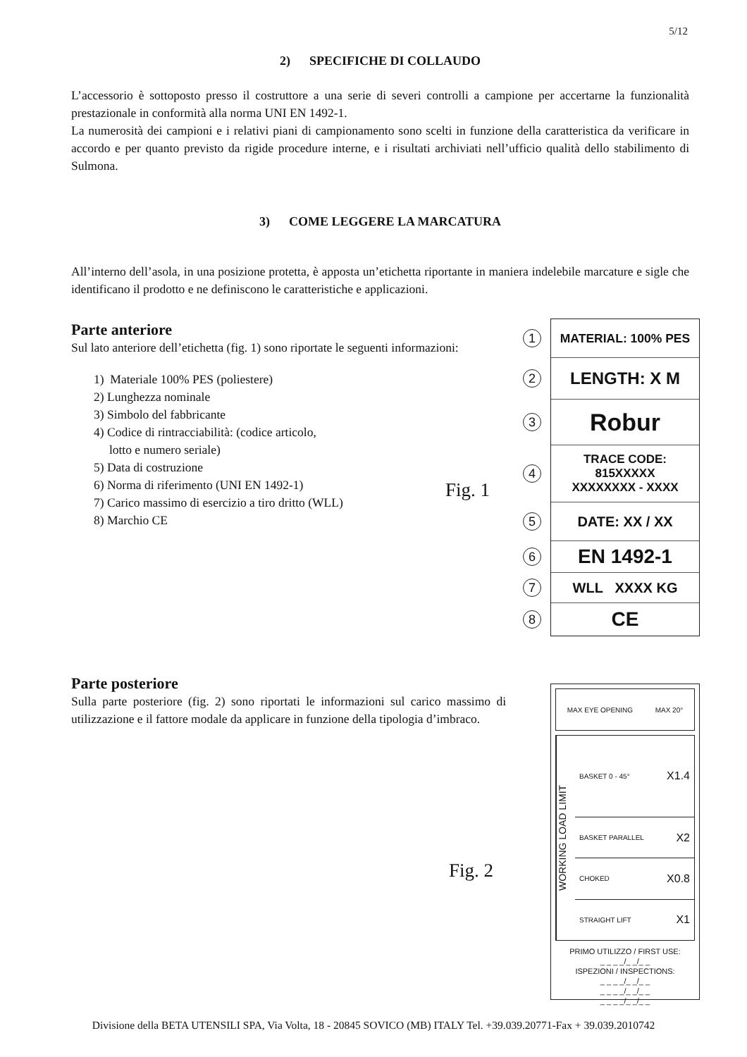5/12
2) SPECIFICHE DI COLLAUDO
L’accessorio è sottoposto presso il costruttore a una serie di severi controlli a campione per accertarne la funzionalità prestazionale in conformità alla norma UNI EN 1492-1.
La numerosità dei campioni e i relativi piani di campionamento sono scelti in funzione della caratteristica da verificare in accordo e per quanto previsto da rigide procedure interne, e i risultati archiviati nell’ufficio qualità dello stabilimento di Sulmona.
3) COME LEGGERE LA MARCATURA
All’interno dell’asola, in una posizione protetta, è apposta un’etichetta riportante in maniera indelebile marcature e sigle che identificano il prodotto e ne definiscono le caratteristiche e applicazioni.
Parte anteriore
Sul lato anteriore dell’etichetta (fig. 1) sono riportate le seguenti informazioni:
1) Materiale 100% PES (poliestere)
2) Lunghezza nominale
3) Simbolo del fabbricante
4) Codice di rintracciabilità: (codice articolo,
lotto e numero seriale)
5) Data di costruzione
6) Norma di riferimento (UNI EN 1492-1)
7) Carico massimo di esercizio a tiro dritto (WLL)
8) Marchio CE
Fig. 1
MATERIAL: 100% PES 1
LENGTH: X M 2
Robur 3
TRACE CODE:
815XXXXX
XXXXXXXX - XXXX 4
DATE: XX / XX 5
EN 1492-1 6
WLL XXXX KG 7
CE 8
Parte posteriore
Sulla parte posteriore (fig. 2) sono riportati le informazioni sul carico massimo di utilizzazione e il fattore modale da applicare in funzione della tipologia d’imbraco.
Fig. 2
MAX EYE OPENING MAX 20°
WORKING LOAD LIMIT
BASKET 0 - 45° X1.4
BASKET PARALLEL X2
CHOKED X0.8
STRAIGHT LIFT X1
PRIMO UTILIZZO / FIRST USE:
_ _ _ _/_ _/_ _
ISPEZIONI / INSPECTIONS:
_ _ _ _/_ _/_ _
_ _ _ _/_ _/_ _
_ _ _ _/_ _/_ _
Divisione della BETA UTENSILI SPA, Via Volta, 18 - 20845 SOVICO (MB) ITALY Tel. +39.039.20771-Fax + 39.039.2010742